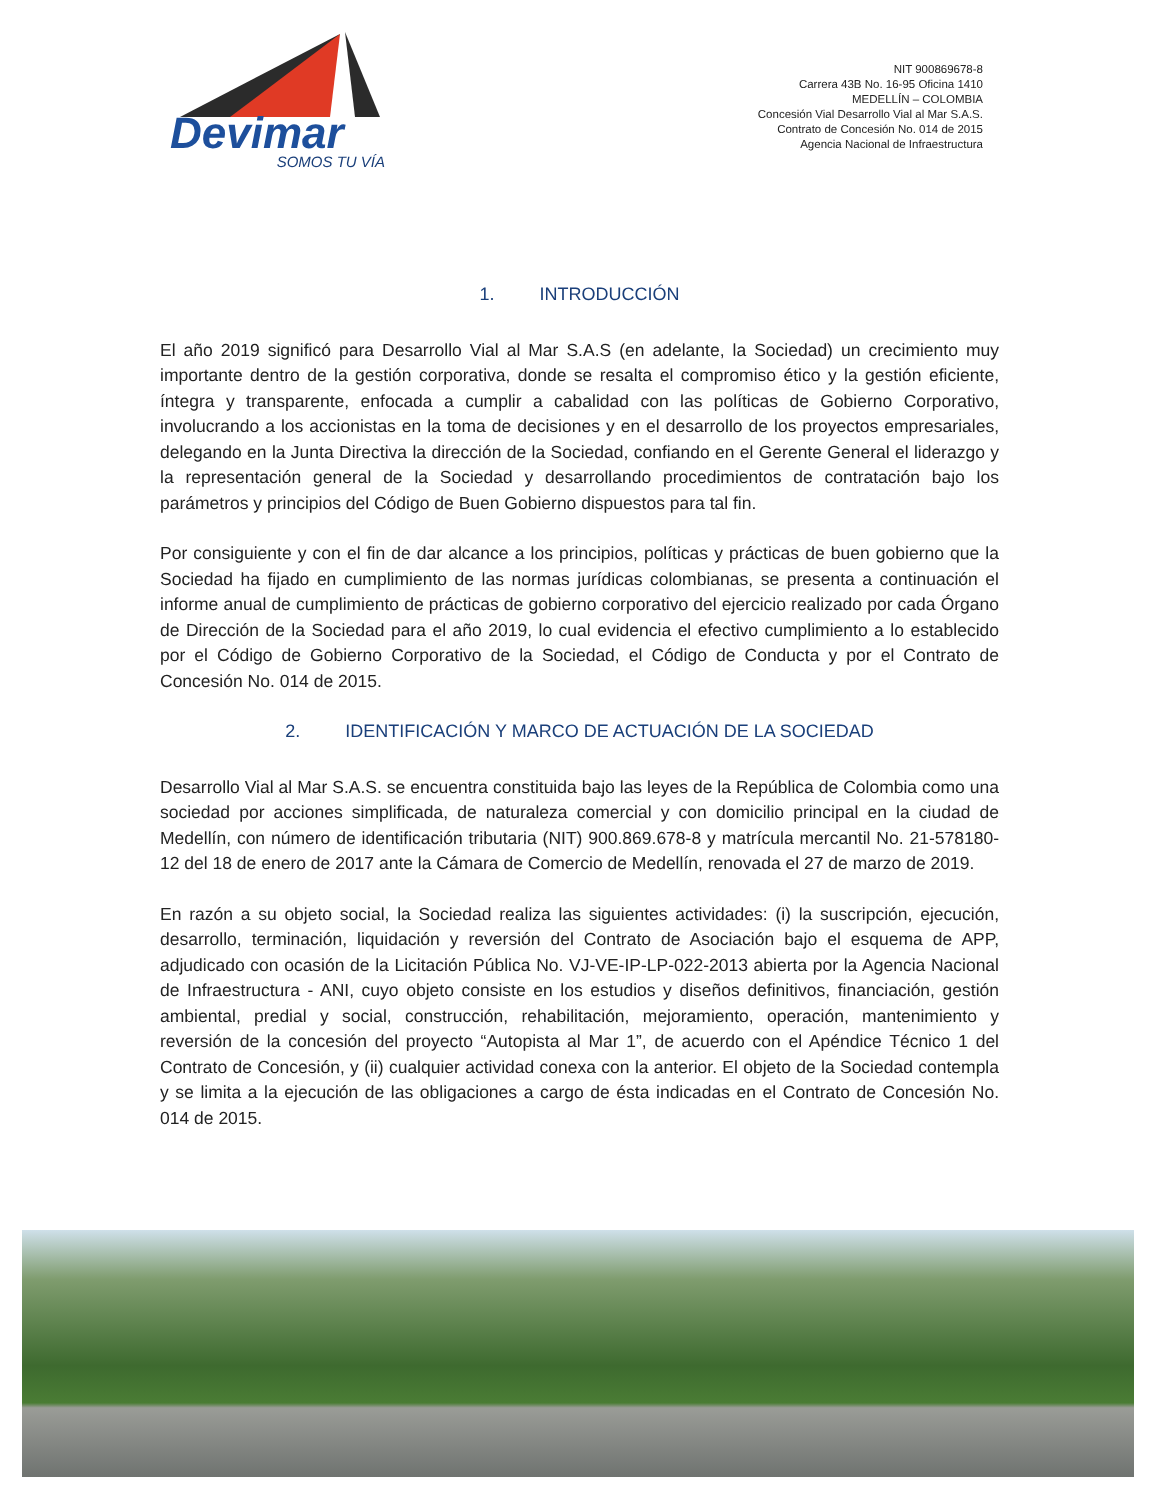Devimar
SOMOS TU VÍA
NIT 900869678-8
Carrera 43B No. 16-95 Oficina 1410
MEDELLÍN – COLOMBIA
Concesión Vial Desarrollo Vial al Mar S.A.S.
Contrato de Concesión No. 014 de 2015
Agencia Nacional de Infraestructura
1. INTRODUCCIÓN
El año 2019 significó para Desarrollo Vial al Mar S.A.S (en adelante, la Sociedad) un crecimiento muy importante dentro de la gestión corporativa, donde se resalta el compromiso ético y la gestión eficiente, íntegra y transparente, enfocada a cumplir a cabalidad con las políticas de Gobierno Corporativo, involucrando a los accionistas en la toma de decisiones y en el desarrollo de los proyectos empresariales, delegando en la Junta Directiva la dirección de la Sociedad, confiando en el Gerente General el liderazgo y la representación general de la Sociedad y desarrollando procedimientos de contratación bajo los parámetros y principios del Código de Buen Gobierno dispuestos para tal fin.
Por consiguiente y con el fin de dar alcance a los principios, políticas y prácticas de buen gobierno que la Sociedad ha fijado en cumplimiento de las normas jurídicas colombianas, se presenta a continuación el informe anual de cumplimiento de prácticas de gobierno corporativo del ejercicio realizado por cada Órgano de Dirección de la Sociedad para el año 2019, lo cual evidencia el efectivo cumplimiento a lo establecido por el Código de Gobierno Corporativo de la Sociedad, el Código de Conducta y por el Contrato de Concesión No. 014 de 2015.
2. IDENTIFICACIÓN Y MARCO DE ACTUACIÓN DE LA SOCIEDAD
Desarrollo Vial al Mar S.A.S. se encuentra constituida bajo las leyes de la República de Colombia como una sociedad por acciones simplificada, de naturaleza comercial y con domicilio principal en la ciudad de Medellín, con número de identificación tributaria (NIT) 900.869.678-8 y matrícula mercantil No. 21-578180-12 del 18 de enero de 2017 ante la Cámara de Comercio de Medellín, renovada el 27 de marzo de 2019.
En razón a su objeto social, la Sociedad realiza las siguientes actividades: (i) la suscripción, ejecución, desarrollo, terminación, liquidación y reversión del Contrato de Asociación bajo el esquema de APP, adjudicado con ocasión de la Licitación Pública No. VJ-VE-IP-LP-022-2013 abierta por la Agencia Nacional de Infraestructura - ANI, cuyo objeto consiste en los estudios y diseños definitivos, financiación, gestión ambiental, predial y social, construcción, rehabilitación, mejoramiento, operación, mantenimiento y reversión de la concesión del proyecto “Autopista al Mar 1”, de acuerdo con el Apéndice Técnico 1 del Contrato de Concesión, y (ii) cualquier actividad conexa con la anterior. El objeto de la Sociedad contempla y se limita a la ejecución de las obligaciones a cargo de ésta indicadas en el Contrato de Concesión No. 014 de 2015.